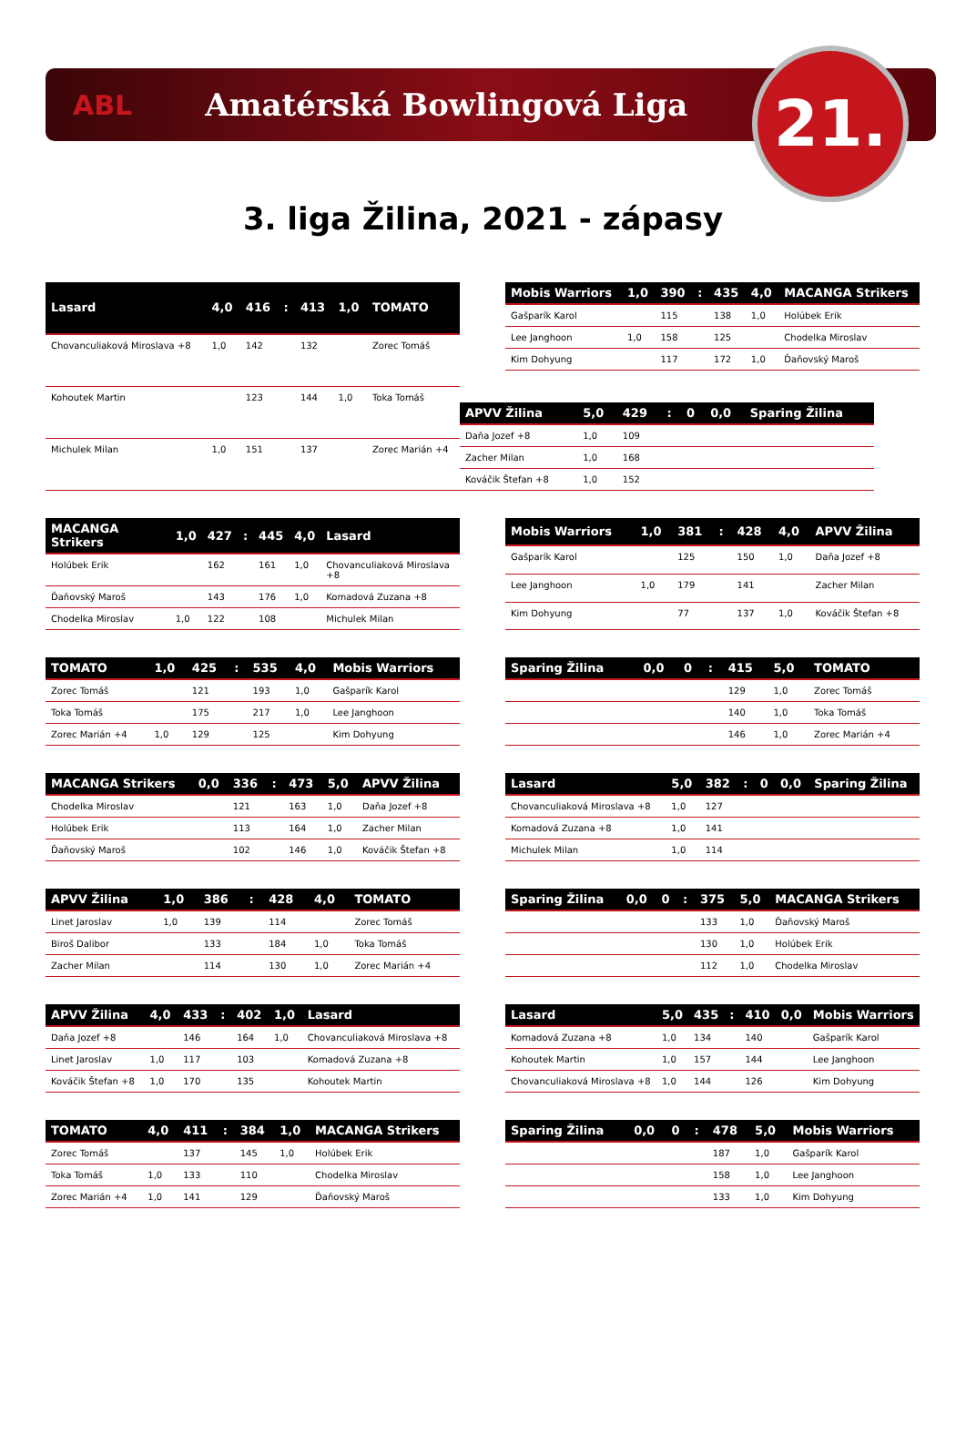ABL Amatérská Bowlingová Liga
21.
3. liga Žilina, 2021 - zápasy
| Lasard | 4,0 | 416 | : | 413 | 1,0 | TOMATO |
| --- | --- | --- | --- | --- | --- | --- |
| Chovanculiaková Miroslava +8 | 1,0 | 142 | | 132 | | Zorec Tomáš |
| Kohoutek Martin | | 123 | | 144 | 1,0 | Toka Tomáš |
| Michulek Milan | 1,0 | 151 | | 137 | | Zorec Marián +4 |
| Mobis Warriors | 1,0 | 390 | : | 435 | 4,0 | MACANGA Strikers |
| --- | --- | --- | --- | --- | --- | --- |
| Gašparík Karol | | 115 | | 138 | 1,0 | Holúbek Erik |
| Lee Janghoon | 1,0 | 158 | | 125 | | Chodelka Miroslav |
| Kim Dohyung | | 117 | | 172 | 1,0 | Ďaňovský Maroš |
| APVV Žilina | 5,0 | 429 | : | 0 | 0,0 | Sparing Žilina |
| --- | --- | --- | --- | --- | --- | --- |
| Daňa Jozef +8 | 1,0 | 109 | | | | |
| Zacher Milan | 1,0 | 168 | | | | |
| Kováčik Štefan +8 | 1,0 | 152 | | | | |
| MACANGA Strikers | 1,0 | 427 | : | 445 | 4,0 | Lasard |
| --- | --- | --- | --- | --- | --- | --- |
| Holúbek Erik | | 162 | | 161 | 1,0 | Chovanculiaková Miroslava +8 |
| Ďaňovský Maroš | | 143 | | 176 | 1,0 | Komadová Zuzana +8 |
| Chodelka Miroslav | 1,0 | 122 | | 108 | | Michulek Milan |
| Mobis Warriors | 1,0 | 381 | : | 428 | 4,0 | APVV Žilina |
| --- | --- | --- | --- | --- | --- | --- |
| Gašparík Karol | | 125 | | 150 | 1,0 | Daňa Jozef +8 |
| Lee Janghoon | 1,0 | 179 | | 141 | | Zacher Milan |
| Kim Dohyung | | 77 | | 137 | 1,0 | Kováčik Štefan +8 |
| TOMATO | 1,0 | 425 | : | 535 | 4,0 | Mobis Warriors |
| --- | --- | --- | --- | --- | --- | --- |
| Zorec Tomáš | | 121 | | 193 | 1,0 | Gašparík Karol |
| Toka Tomáš | | 175 | | 217 | 1,0 | Lee Janghoon |
| Zorec Marián +4 | 1,0 | 129 | | 125 | | Kim Dohyung |
| Sparing Žilina | 0,0 | 0 | : | 415 | 5,0 | TOMATO |
| --- | --- | --- | --- | --- | --- | --- |
| | | | | 129 | 1,0 | Zorec Tomáš |
| | | | | 140 | 1,0 | Toka Tomáš |
| | | | | 146 | 1,0 | Zorec Marián +4 |
| MACANGA Strikers | 0,0 | 336 | : | 473 | 5,0 | APVV Žilina |
| --- | --- | --- | --- | --- | --- | --- |
| Chodelka Miroslav | | 121 | | 163 | 1,0 | Daňa Jozef +8 |
| Holúbek Erik | | 113 | | 164 | 1,0 | Zacher Milan |
| Ďaňovský Maroš | | 102 | | 146 | 1,0 | Kováčik Štefan +8 |
| Lasard | 5,0 | 382 | : | 0 | 0,0 | Sparing Žilina |
| --- | --- | --- | --- | --- | --- | --- |
| Chovanculiaková Miroslava +8 | 1,0 | 127 | | | | |
| Komadová Zuzana +8 | 1,0 | 141 | | | | |
| Michulek Milan | 1,0 | 114 | | | | |
| APVV Žilina | 1,0 | 386 | : | 428 | 4,0 | TOMATO |
| --- | --- | --- | --- | --- | --- | --- |
| Linet Jaroslav | 1,0 | 139 | | 114 | | Zorec Tomáš |
| Biroš Dalibor | | 133 | | 184 | 1,0 | Toka Tomáš |
| Zacher Milan | | 114 | | 130 | 1,0 | Zorec Marián +4 |
| Sparing Žilina | 0,0 | 0 | : | 375 | 5,0 | MACANGA Strikers |
| --- | --- | --- | --- | --- | --- | --- |
| | | | | 133 | 1,0 | Ďaňovský Maroš |
| | | | | 130 | 1,0 | Holúbek Erik |
| | | | | 112 | 1,0 | Chodelka Miroslav |
| APVV Žilina | 4,0 | 433 | : | 402 | 1,0 | Lasard |
| --- | --- | --- | --- | --- | --- | --- |
| Daňa Jozef +8 | | 146 | | 164 | 1,0 | Chovanculiaková Miroslava +8 |
| Linet Jaroslav | 1,0 | 117 | | 103 | | Komadová Zuzana +8 |
| Kováčik Štefan +8 | 1,0 | 170 | | 135 | | Kohoutek Martin |
| Lasard | 5,0 | 435 | : | 410 | 0,0 | Mobis Warriors |
| --- | --- | --- | --- | --- | --- | --- |
| Komadová Zuzana +8 | 1,0 | 134 | | 140 | | Gašparík Karol |
| Kohoutek Martin | 1,0 | 157 | | 144 | | Lee Janghoon |
| Chovanculiaková Miroslava +8 | 1,0 | 144 | | 126 | | Kim Dohyung |
| TOMATO | 4,0 | 411 | : | 384 | 1,0 | MACANGA Strikers |
| --- | --- | --- | --- | --- | --- | --- |
| Zorec Tomáš | | 137 | | 145 | 1,0 | Holúbek Erik |
| Toka Tomáš | 1,0 | 133 | | 110 | | Chodelka Miroslav |
| Zorec Marián +4 | 1,0 | 141 | | 129 | | Ďaňovský Maroš |
| Sparing Žilina | 0,0 | 0 | : | 478 | 5,0 | Mobis Warriors |
| --- | --- | --- | --- | --- | --- | --- |
| | | | | 187 | 1,0 | Gašparík Karol |
| | | | | 158 | 1,0 | Lee Janghoon |
| | | | | 133 | 1,0 | Kim Dohyung |